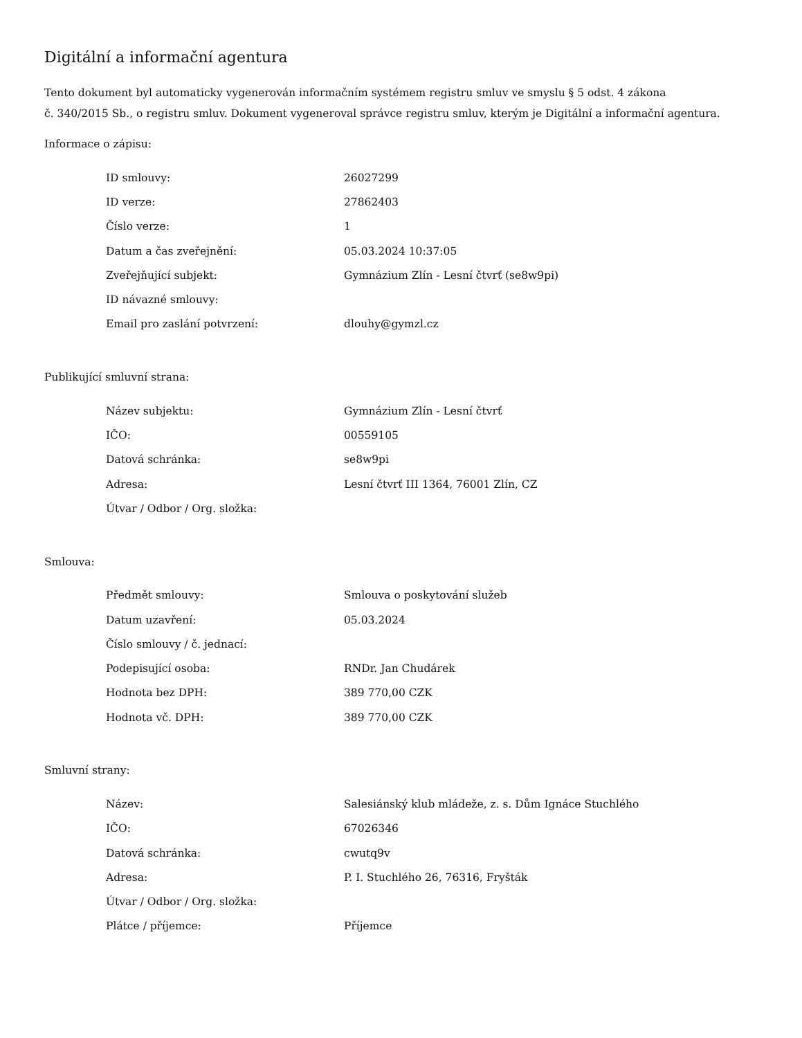Digitální a informační agentura
Tento dokument byl automaticky vygenerován informačním systémem registru smluv ve smyslu § 5 odst. 4 zákona
č. 340/2015 Sb., o registru smluv. Dokument vygeneroval správce registru smluv, kterým je Digitální a informační agentura.
Informace o zápisu:
| ID smlouvy: | 26027299 |
| ID verze: | 27862403 |
| Číslo verze: | 1 |
| Datum a čas zveřejnění: | 05.03.2024 10:37:05 |
| Zveřejňující subjekt: | Gymnázium Zlín - Lesní čtvrť (se8w9pi) |
| ID návazné smlouvy: | |
| Email pro zaslání potvrzení: | dlouhy@gymzl.cz |
Publikující smluvní strana:
| Název subjektu: | Gymnázium Zlín - Lesní čtvrť |
| IČO: | 00559105 |
| Datová schránka: | se8w9pi |
| Adresa: | Lesní čtvrť III 1364, 76001 Zlín, CZ |
| Útvar / Odbor / Org. složka: | |
Smlouva:
| Předmět smlouvy: | Smlouva o poskytování služeb |
| Datum uzavření: | 05.03.2024 |
| Číslo smlouvy / č. jednací: | |
| Podepisující osoba: | RNDr. Jan Chudárek |
| Hodnota bez DPH: | 389 770,00 CZK |
| Hodnota vč. DPH: | 389 770,00 CZK |
Smluvní strany:
| Název: | Salesiánský klub mládeže, z. s. Dům Ignáce Stuchlého |
| IČO: | 67026346 |
| Datová schránka: | cwutq9v |
| Adresa: | P. I. Stuchlého 26, 76316, Fryšták |
| Útvar / Odbor / Org. složka: | |
| Plátce / příjemce: | Příjemce |